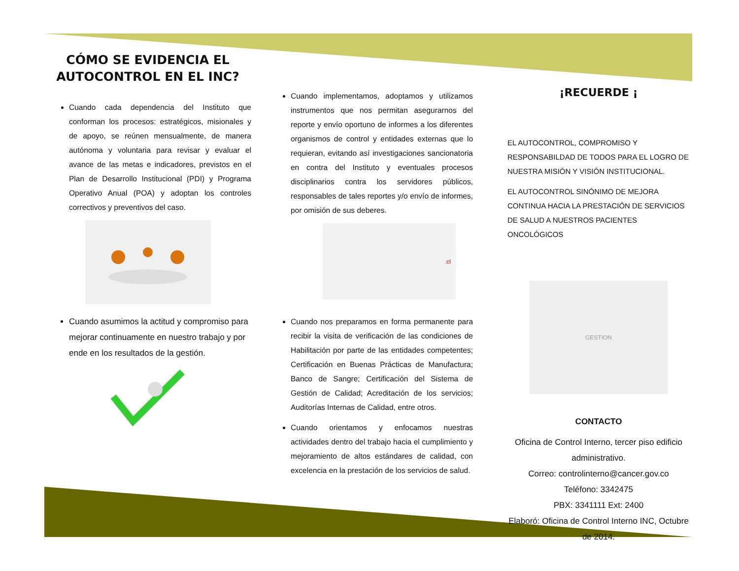CÓMO SE EVIDENCIA EL AUTOCONTROL EN EL INC?
Cuando cada dependencia del Instituto que conforman los procesos: estratégicos, misionales y de apoyo, se reúnen mensualmente, de manera autónoma y voluntaria para revisar y evaluar el avance de las metas e indicadores, previstos en el Plan de Desarrollo Institucional (PDI) y Programa Operativo Anual (POA) y adoptan los controles correctivos y preventivos del caso.
Cuando asumimos la actitud y compromiso para mejorar continuamente en nuestro trabajo y por ende en los resultados de la gestión.
Cuando implementamos, adoptamos y utilizamos instrumentos que nos permitan asegurarnos del reporte y envío oportuno de informes a los diferentes organismos de control y entidades externas que lo requieran, evitando así investigaciones sancionatoria en contra del Instituto y eventuales procesos disciplinarios contra los servidores públicos, responsables de tales reportes y/o envío de informes, por omisión de sus deberes.
.cl
Cuando nos preparamos en forma permanente para recibir la visita de verificación de las condiciones de Habilitación por parte de las entidades competentes; Certificación en Buenas Prácticas de Manufactura; Banco de Sangre; Certificación del Sistema de Gestión de Calidad; Acreditación de los servicios; Auditorías Internas de Calidad, entre otros.
Cuando orientamos y enfocamos nuestras actividades dentro del trabajo hacia el cumplimiento y mejoramiento de altos estándares de calidad, con excelencia en la prestación de los servicios de salud.
¡RECUERDE ¡
EL AUTOCONTROL, COMPROMISO Y RESPONSABILDAD DE TODOS PARA EL LOGRO DE NUESTRA MISIÓN Y VISIÓN INSTITUCIONAL.
EL AUTOCONTROL SINÓNIMO DE MEJORA CONTINUA HACIA LA PRESTACIÓN DE SERVICIOS DE SALUD A NUESTROS PACIENTES ONCOLÓGICOS
GESTION
CONTACTO
Oficina de Control Interno, tercer piso edificio administrativo.
Correo: controlinterno@cancer.gov.co
Teléfono: 3342475
PBX: 3341111 Ext: 2400
Elaboró: Oficina de Control Interno INC, Octubre de 2014.